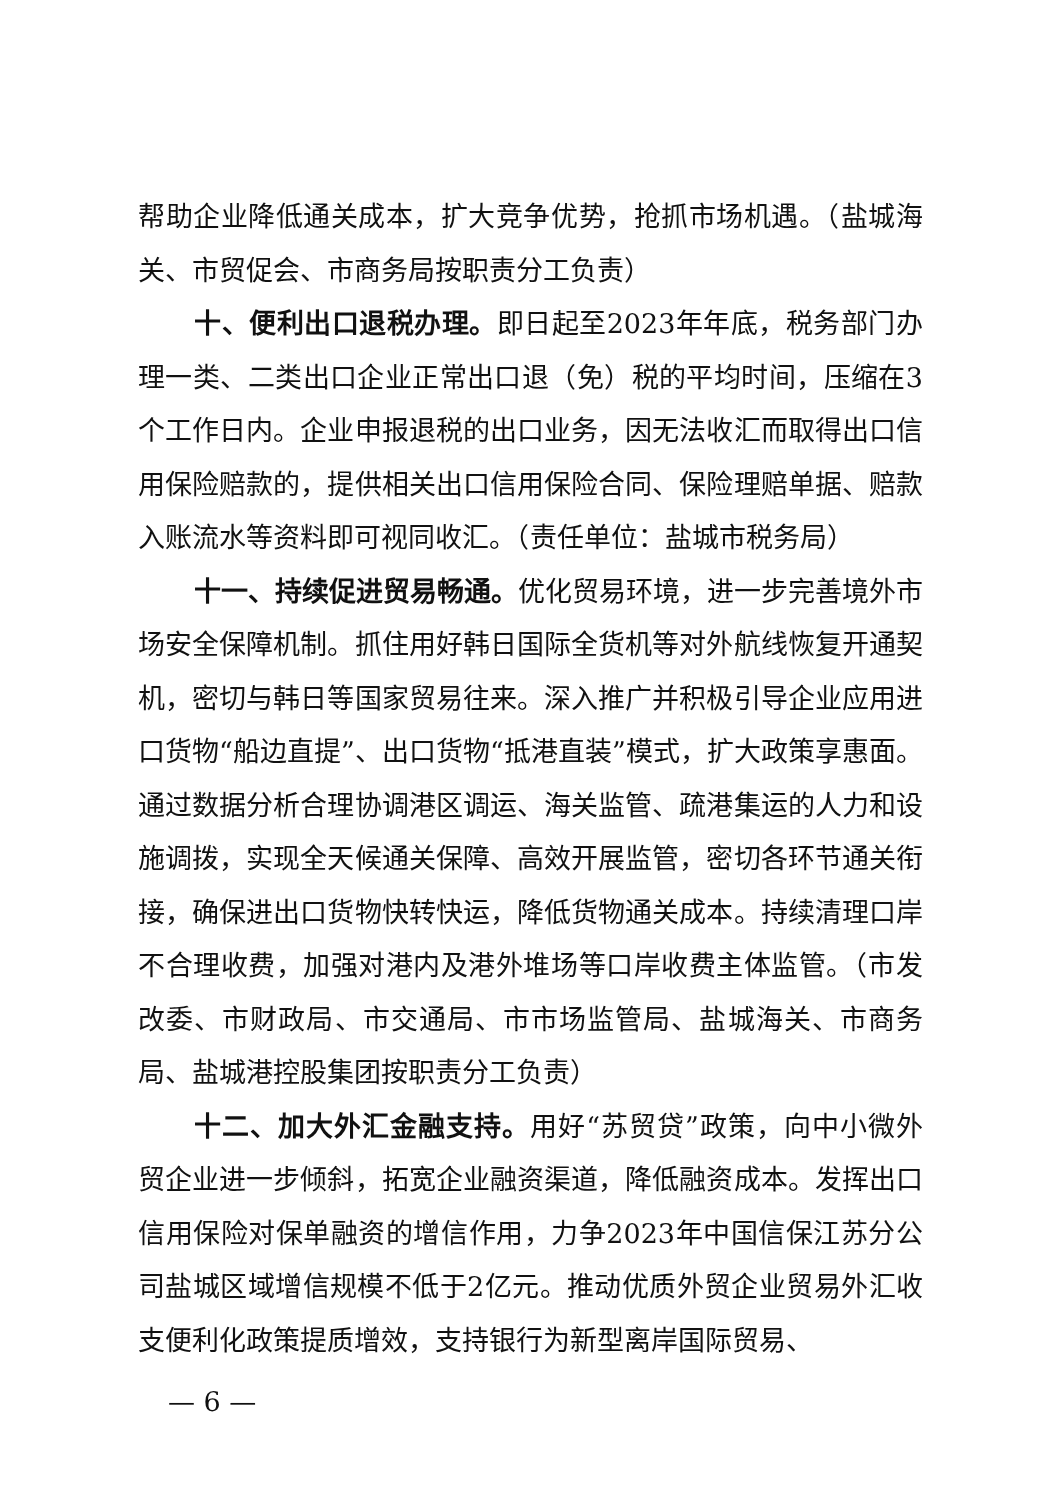帮助企业降低通关成本，扩大竞争优势，抢抓市场机遇。（盐城海关、市贸促会、市商务局按职责分工负责）
十、便利出口退税办理。即日起至2023年年底，税务部门办理一类、二类出口企业正常出口退（免）税的平均时间，压缩在3个工作日内。企业申报退税的出口业务，因无法收汇而取得出口信用保险赔款的，提供相关出口信用保险合同、保险理赔单据、赔款入账流水等资料即可视同收汇。（责任单位：盐城市税务局）
十一、持续促进贸易畅通。优化贸易环境，进一步完善境外市场安全保障机制。抓住用好韩日国际全货机等对外航线恢复开通契机，密切与韩日等国家贸易往来。深入推广并积极引导企业应用进口货物“船边直提”、出口货物“抵港直装”模式，扩大政策享惠面。通过数据分析合理协调港区调运、海关监管、疏港集运的人力和设施调拨，实现全天候通关保障、高效开展监管，密切各环节通关衔接，确保进出口货物快转快运，降低货物通关成本。持续清理口岸不合理收费，加强对港内及港外堆场等口岸收费主体监管。（市发改委、市财政局、市交通局、市市场监管局、盐城海关、市商务局、盐城港控股集团按职责分工负责）
十二、加大外汇金融支持。用好“苏贸贷”政策，向中小微外贸企业进一步倾斜，拓宽企业融资渠道，降低融资成本。发挥出口信用保险对保单融资的增信作用，力争2023年中国信保江苏分公司盐城区域增信规模不低于2亿元。推动优质外贸企业贸易外汇收支便利化政策提质增效，支持银行为新型离岸国际贸易、
— 6 —